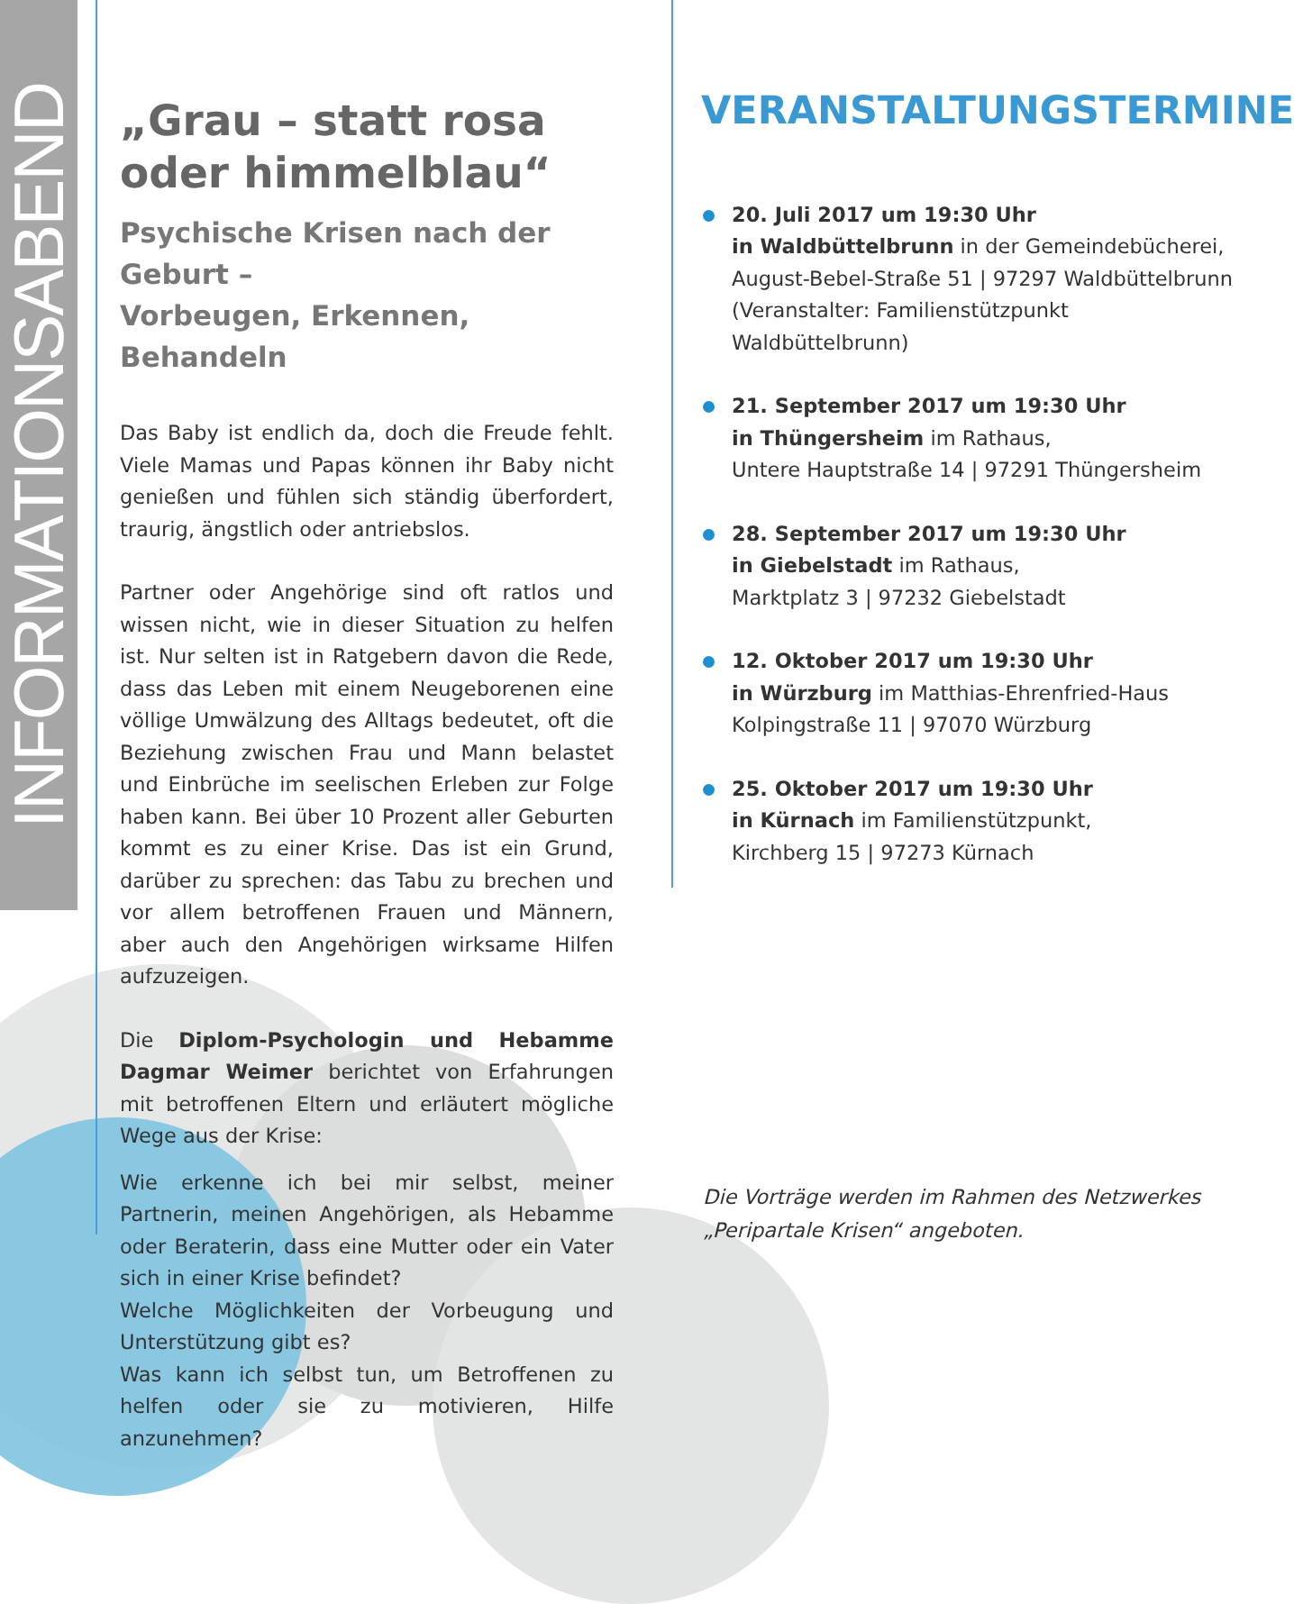INFORMATIONSABEND
„Grau – statt rosa
oder himmelblau“
Psychische Krisen nach der Geburt –
Vorbeugen, Erkennen, Behandeln
Das Baby ist endlich da, doch die Freude fehlt. Viele Mamas und Papas können ihr Baby nicht genießen und fühlen sich ständig überfordert, traurig, ängstlich oder antriebslos.
Partner oder Angehörige sind oft ratlos und wissen nicht, wie in dieser Situation zu helfen ist. Nur selten ist in Ratgebern davon die Rede, dass das Leben mit einem Neugeborenen eine völlige Umwälzung des Alltags bedeutet, oft die Beziehung zwischen Frau und Mann belastet und Einbrüche im seelischen Erleben zur Folge haben kann. Bei über 10 Prozent aller Geburten kommt es zu einer Krise. Das ist ein Grund, darüber zu sprechen: das Tabu zu brechen und vor allem betroffenen Frauen und Männern, aber auch den Angehörigen wirksame Hilfen aufzuzeigen.
Die Diplom-Psychologin und Hebamme Dagmar Weimer berichtet von Erfahrungen mit betroffenen Eltern und erläutert mögliche Wege aus der Krise:
Wie erkenne ich bei mir selbst, meiner Partnerin, meinen Angehörigen, als Hebamme oder Beraterin, dass eine Mutter oder ein Vater sich in einer Krise befindet?
Welche Möglichkeiten der Vorbeugung und Unterstützung gibt es?
Was kann ich selbst tun, um Betroffenen zu helfen oder sie zu motivieren, Hilfe anzunehmen?
VERANSTALTUNGSTERMINE
20. Juli 2017 um 19:30 Uhr
in Waldbüttelbrunn in der Gemeindebücherei, August-Bebel-Straße 51 | 97297 Waldbüttelbrunn (Veranstalter: Familienstützpunkt
Waldbüttelbrunn)
21. September 2017 um 19:30 Uhr
in Thüngersheim im Rathaus,
Untere Hauptstraße 14 | 97291 Thüngersheim
28. September 2017 um 19:30 Uhr
in Giebelstadt im Rathaus,
Marktplatz 3 | 97232 Giebelstadt
12. Oktober 2017 um 19:30 Uhr
in Würzburg im Matthias-Ehrenfried-Haus
Kolpingstraße 11 | 97070 Würzburg
25. Oktober 2017 um 19:30 Uhr
in Kürnach im Familienstützpunkt,
Kirchberg 15 | 97273 Kürnach
Die Vorträge werden im Rahmen des Netzwerkes
„Peripartale Krisen“ angeboten.